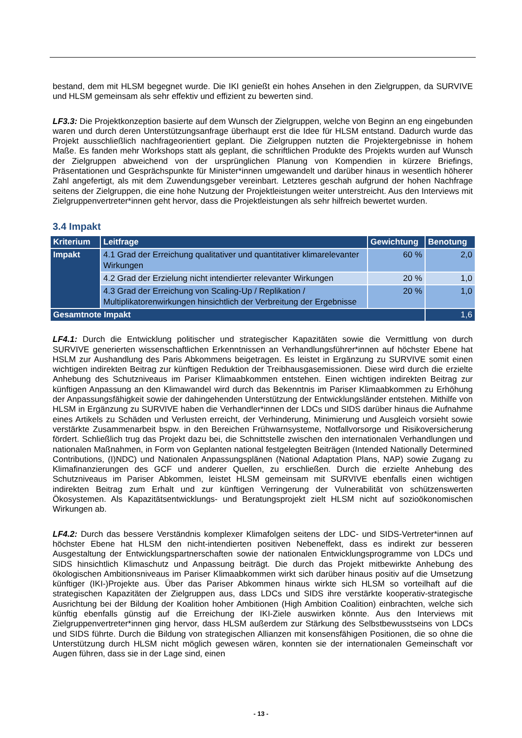bestand, dem mit HLSM begegnet wurde. Die IKI genießt ein hohes Ansehen in den Zielgruppen, da SURVIVE und HLSM gemeinsam als sehr effektiv und effizient zu bewerten sind.
LF3.3: Die Projektkonzeption basierte auf dem Wunsch der Zielgruppen, welche von Beginn an eng eingebunden waren und durch deren Unterstützungsanfrage überhaupt erst die Idee für HLSM entstand. Dadurch wurde das Projekt ausschließlich nachfrageorientiert geplant. Die Zielgruppen nutzten die Projektergebnisse in hohem Maße. Es fanden mehr Workshops statt als geplant, die schriftlichen Produkte des Projekts wurden auf Wunsch der Zielgruppen abweichend von der ursprünglichen Planung von Kompendien in kürzere Briefings, Präsentationen und Gesprächspunkte für Minister*innen umgewandelt und darüber hinaus in wesentlich höherer Zahl angefertigt, als mit dem Zuwendungsgeber vereinbart. Letzteres geschah aufgrund der hohen Nachfrage seitens der Zielgruppen, die eine hohe Nutzung der Projektleistungen weiter unterstreicht. Aus den Interviews mit Zielgruppenvertreter*innen geht hervor, dass die Projektleistungen als sehr hilfreich bewertet wurden.
3.4 Impakt
| Kriterium | Leitfrage | Gewichtung | Benotung |
| --- | --- | --- | --- |
| Impakt | 4.1 Grad der Erreichung qualitativer und quantitativer klimarelevanter Wirkungen | 60 % | 2,0 |
| | 4.2 Grad der Erzielung nicht intendierter relevanter Wirkungen | 20 % | 1,0 |
| | 4.3 Grad der Erreichung von Scaling-Up / Replikation / Multiplikatorenwirkungen hinsichtlich der Verbreitung der Ergebnisse | 20 % | 1,0 |
| Gesamtnote Impakt | | | 1,6 |
LF4.1: Durch die Entwicklung politischer und strategischer Kapazitäten sowie die Vermittlung von durch SURVIVE generierten wissenschaftlichen Erkenntnissen an Verhandlungsführer*innen auf höchster Ebene hat HSLM zur Aushandlung des Paris Abkommens beigetragen. Es leistet in Ergänzung zu SURVIVE somit einen wichtigen indirekten Beitrag zur künftigen Reduktion der Treibhausgasemissionen. Diese wird durch die erzielte Anhebung des Schutzniveaus im Pariser Klimaabkommen entstehen. Einen wichtigen indirekten Beitrag zur künftigen Anpassung an den Klimawandel wird durch das Bekenntnis im Pariser Klimaabkommen zu Erhöhung der Anpassungsfähigkeit sowie der dahingehenden Unterstützung der Entwicklungsländer entstehen. Mithilfe von HLSM in Ergänzung zu SURVIVE haben die Verhandler*innen der LDCs und SIDS darüber hinaus die Aufnahme eines Artikels zu Schäden und Verlusten erreicht, der Verhinderung, Minimierung und Ausgleich vorsieht sowie verstärkte Zusammenarbeit bspw. in den Bereichen Frühwarnsysteme, Notfallvorsorge und Risikoversicherung fördert. Schließlich trug das Projekt dazu bei, die Schnittstelle zwischen den internationalen Verhandlungen und nationalen Maßnahmen, in Form von Geplanten national festgelegten Beiträgen (Intended Nationally Determined Contributions, (I)NDC) und Nationalen Anpassungsplänen (National Adaptation Plans, NAP) sowie Zugang zu Klimafinanzierungen des GCF und anderer Quellen, zu erschließen. Durch die erzielte Anhebung des Schutzniveaus im Pariser Abkommen, leistet HLSM gemeinsam mit SURVIVE ebenfalls einen wichtigen indirekten Beitrag zum Erhalt und zur künftigen Verringerung der Vulnerabilität von schützenswerten Ökosystemen. Als Kapazitätsentwicklungs- und Beratungsprojekt zielt HLSM nicht auf sozioökonomischen Wirkungen ab.
LF4.2: Durch das bessere Verständnis komplexer Klimafolgen seitens der LDC- und SIDS-Vertreter*innen auf höchster Ebene hat HLSM den nicht-intendierten positiven Nebeneffekt, dass es indirekt zur besseren Ausgestaltung der Entwicklungspartnerschaften sowie der nationalen Entwicklungsprogramme von LDCs und SIDS hinsichtlich Klimaschutz und Anpassung beiträgt. Die durch das Projekt mitbewirkte Anhebung des ökologischen Ambitionsniveaus im Pariser Klimaabkommen wirkt sich darüber hinaus positiv auf die Umsetzung künftiger (IKI-)Projekte aus. Über das Pariser Abkommen hinaus wirkte sich HLSM so vorteilhaft auf die strategischen Kapazitäten der Zielgruppen aus, dass LDCs und SIDS ihre verstärkte kooperativ-strategische Ausrichtung bei der Bildung der Koalition hoher Ambitionen (High Ambition Coalition) einbrachten, welche sich künftig ebenfalls günstig auf die Erreichung der IKI-Ziele auswirken könnte. Aus den Interviews mit Zielgruppenvertreter*innen ging hervor, dass HLSM außerdem zur Stärkung des Selbstbewusstseins von LDCs und SIDS führte. Durch die Bildung von strategischen Allianzen mit konsensfähigen Positionen, die so ohne die Unterstützung durch HLSM nicht möglich gewesen wären, konnten sie der internationalen Gemeinschaft vor Augen führen, dass sie in der Lage sind, einen
- 13 -